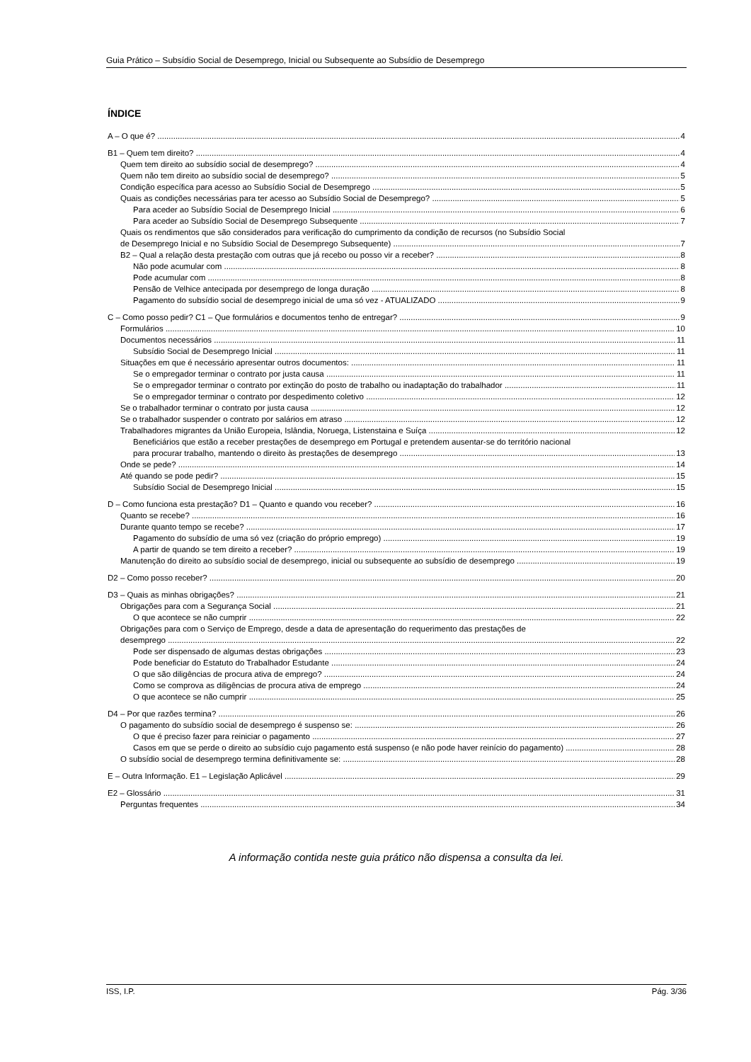Guia Prático – Subsídio Social de Desemprego, Inicial ou Subsequente ao Subsídio de Desemprego
ÍNDICE
A – O que é? 4
B1 – Quem tem direito? 4
Quem tem direito ao subsídio social de desemprego? 4
Quem não tem direito ao subsídio social de desemprego? 5
Condição específica para acesso ao Subsídio Social de Desemprego 5
Quais as condições necessárias para ter acesso ao Subsídio Social de Desemprego? 5
Para aceder ao Subsídio Social de Desemprego Inicial 6
Para aceder ao Subsídio Social de Desemprego Subsequente 7
Quais os rendimentos que são considerados para verificação do cumprimento da condição de recursos (no Subsídio Social
de Desemprego Inicial e no Subsídio Social de Desemprego Subsequente) 7
B2 – Qual a relação desta prestação com outras que já recebo ou posso vir a receber? 8
Não pode acumular com 8
Pode acumular com 8
Pensão de Velhice antecipada por desemprego de longa duração 8
Pagamento do subsídio social de desemprego inicial de uma só vez - ATUALIZADO 9
C – Como posso pedir? C1 – Que formulários e documentos tenho de entregar? 9
Formulários 10
Documentos necessários 11
Subsídio Social de Desemprego Inicial 11
Situações em que é necessário apresentar outros documentos: 11
Se o empregador terminar o contrato por justa causa 11
Se o empregador terminar o contrato por extinção do posto de trabalho ou inadaptação do trabalhador 11
Se o empregador terminar o contrato por despedimento coletivo 12
Se o trabalhador terminar o contrato por justa causa 12
Se o trabalhador suspender o contrato por salários em atraso 12
Trabalhadores migrantes da União Europeia, Islândia, Noruega, Listenstaina e Suíça 12
Beneficiários que estão a receber prestações de desemprego em Portugal e pretendem ausentar-se do território nacional
para procurar trabalho, mantendo o direito às prestações de desemprego 13
Onde se pede? 14
Até quando se pode pedir? 15
Subsídio Social de Desemprego Inicial 15
D – Como funciona esta prestação? D1 – Quanto e quando vou receber? 16
Quanto se recebe? 16
Durante quanto tempo se recebe? 17
Pagamento do subsídio de uma só vez (criação do próprio emprego) 19
A partir de quando se tem direito a receber? 19
Manutenção do direito ao subsídio social de desemprego, inicial ou subsequente ao subsídio de desemprego 19
D2 – Como posso receber? 20
D3 – Quais as minhas obrigações? 21
Obrigações para com a Segurança Social 21
O que acontece se não cumprir 22
Obrigações para com o Serviço de Emprego, desde a data de apresentação do requerimento das prestações de
desemprego 22
Pode ser dispensado de algumas destas obrigações 23
Pode beneficiar do Estatuto do Trabalhador Estudante 24
O que são diligências de procura ativa de emprego? 24
Como se comprova as diligências de procura ativa de emprego 24
O que acontece se não cumprir 25
D4 – Por que razões termina? 26
O pagamento do subsídio social de desemprego é suspenso se: 26
O que é preciso fazer para reiniciar o pagamento 27
Casos em que se perde o direito ao subsídio cujo pagamento está suspenso (e não pode haver reinício do pagamento) 28
O subsídio social de desemprego termina definitivamente se: 28
E – Outra Informação. E1 – Legislação Aplicável 29
E2 – Glossário 31
Perguntas frequentes 34
A informação contida neste guia prático não dispensa a consulta da lei.
ISS, I.P. Pág. 3/36